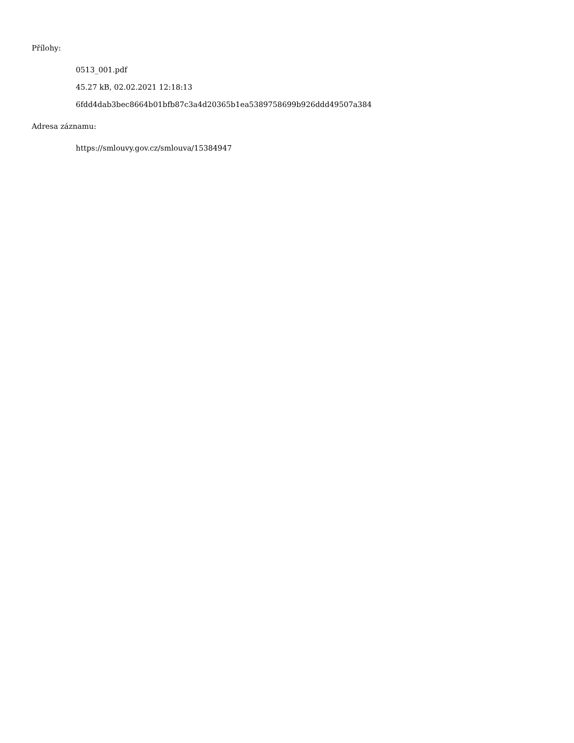Přílohy:
0513_001.pdf
45.27 kB, 02.02.2021 12:18:13
6fdd4dab3bec8664b01bfb87c3a4d20365b1ea5389758699b926ddd49507a384
Adresa záznamu:
https://smlouvy.gov.cz/smlouva/15384947